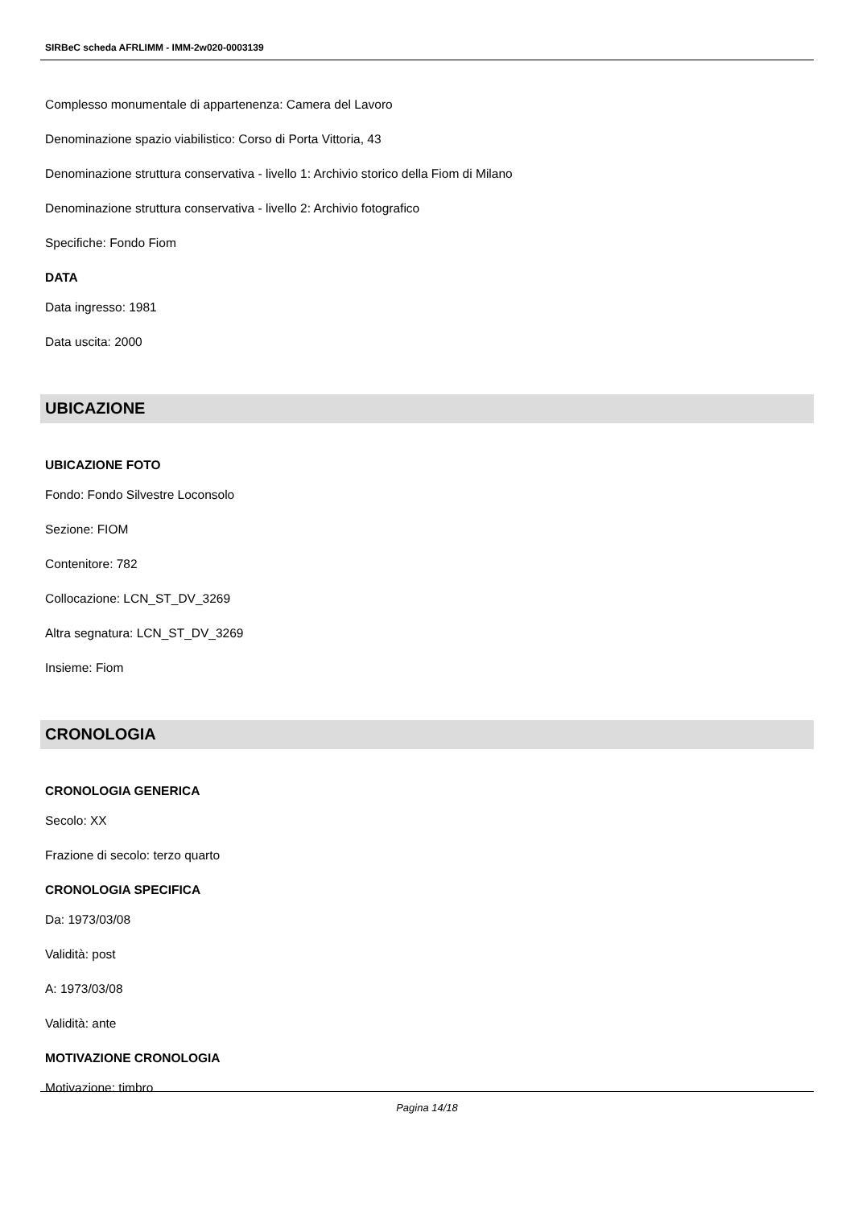SIRBeC scheda AFRLIMM - IMM-2w020-0003139
Complesso monumentale di appartenenza: Camera del Lavoro
Denominazione spazio viabilistico: Corso di Porta Vittoria, 43
Denominazione struttura conservativa - livello 1: Archivio storico della Fiom di Milano
Denominazione struttura conservativa - livello 2: Archivio fotografico
Specifiche: Fondo Fiom
DATA
Data ingresso: 1981
Data uscita: 2000
UBICAZIONE
UBICAZIONE FOTO
Fondo: Fondo Silvestre Loconsolo
Sezione: FIOM
Contenitore: 782
Collocazione: LCN_ST_DV_3269
Altra segnatura: LCN_ST_DV_3269
Insieme: Fiom
CRONOLOGIA
CRONOLOGIA GENERICA
Secolo: XX
Frazione di secolo: terzo quarto
CRONOLOGIA SPECIFICA
Da: 1973/03/08
Validità: post
A: 1973/03/08
Validità: ante
MOTIVAZIONE CRONOLOGIA
Motivazione: timbro
Pagina 14/18